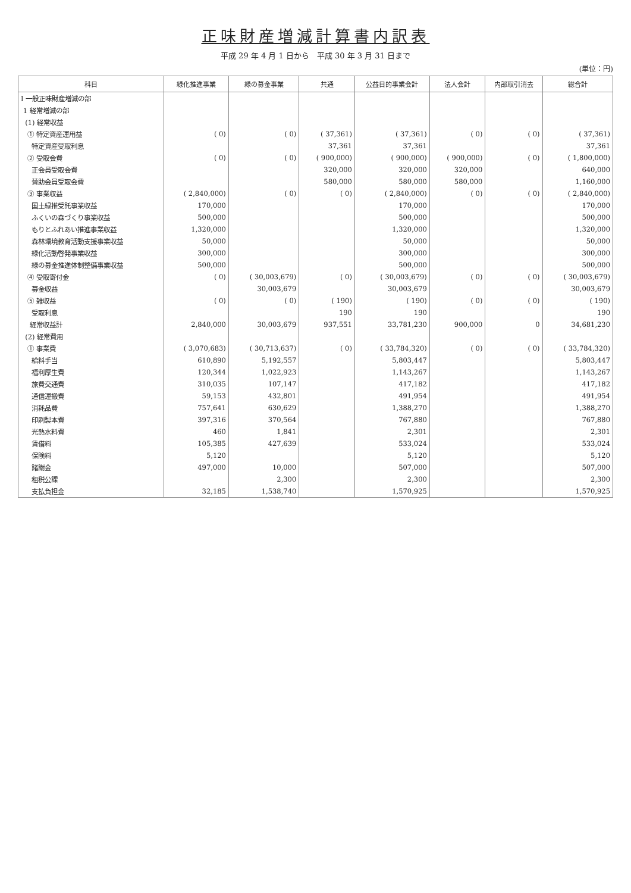正味財産増減計算書内訳表
平成 29 年 4 月 1 日から　平成 30 年 3 月 31 日まで
(単位：円)
| 科目 | 緑化推進事業 | 緑の募金事業 | 共通 | 公益目的事業会計 | 法人会計 | 内部取引消去 | 総合計 |
| --- | --- | --- | --- | --- | --- | --- | --- |
| Ⅰ 一般正味財産増減の部 | | | | | | | |
| 1 経常増減の部 | | | | | | | |
| (1) 経常収益 | | | | | | | |
| ① 特定資産運用益 | ( 0) | ( 0) | ( 37,361) | ( 37,361) | ( 0) | ( 0) | ( 37,361) |
| 特定資産受取利息 | | | 37,361 | 37,361 | | | 37,361 |
| ② 受取会費 | ( 0) | ( 0) | ( 900,000) | ( 900,000) | ( 900,000) | ( 0) | ( 1,800,000) |
| 正会員受取会費 | | | 320,000 | 320,000 | 320,000 | | 640,000 |
| 賛助会員受取会費 | | | 580,000 | 580,000 | 580,000 | | 1,160,000 |
| ③ 事業収益 | ( 2,840,000) | ( 0) | ( 0) | ( 2,840,000) | ( 0) | ( 0) | ( 2,840,000) |
| 国土緑推受託事業収益 | 170,000 | | | 170,000 | | | 170,000 |
| ふくいの森づくり事業収益 | 500,000 | | | 500,000 | | | 500,000 |
| もりとふれあい推進事業収益 | 1,320,000 | | | 1,320,000 | | | 1,320,000 |
| 森林環境教育活動支援事業収益 | 50,000 | | | 50,000 | | | 50,000 |
| 緑化活動啓発事業収益 | 300,000 | | | 300,000 | | | 300,000 |
| 緑の募金推進体制整備事業収益 | 500,000 | | | 500,000 | | | 500,000 |
| ④ 受取寄付金 | ( 0) | ( 30,003,679) | ( 0) | ( 30,003,679) | ( 0) | ( 0) | ( 30,003,679) |
| 募金収益 | | 30,003,679 | | 30,003,679 | | | 30,003,679 |
| ⑤ 雑収益 | ( 0) | ( 0) | ( 190) | ( 190) | ( 0) | ( 0) | ( 190) |
| 受取利息 | | | 190 | 190 | | | 190 |
| 経常収益計 | 2,840,000 | 30,003,679 | 937,551 | 33,781,230 | 900,000 | 0 | 34,681,230 |
| (2) 経常費用 | | | | | | | |
| ① 事業費 | ( 3,070,683) | ( 30,713,637) | ( 0) | ( 33,784,320) | ( 0) | ( 0) | ( 33,784,320) |
| 給料手当 | 610,890 | 5,192,557 | | 5,803,447 | | | 5,803,447 |
| 福利厚生費 | 120,344 | 1,022,923 | | 1,143,267 | | | 1,143,267 |
| 旅費交通費 | 310,035 | 107,147 | | 417,182 | | | 417,182 |
| 通信運搬費 | 59,153 | 432,801 | | 491,954 | | | 491,954 |
| 消耗品費 | 757,641 | 630,629 | | 1,388,270 | | | 1,388,270 |
| 印刷製本費 | 397,316 | 370,564 | | 767,880 | | | 767,880 |
| 光熱水料費 | 460 | 1,841 | | 2,301 | | | 2,301 |
| 賃借料 | 105,385 | 427,639 | | 533,024 | | | 533,024 |
| 保険料 | 5,120 | | | 5,120 | | | 5,120 |
| 諸謝金 | 497,000 | 10,000 | | 507,000 | | | 507,000 |
| 租税公課 | | 2,300 | | 2,300 | | | 2,300 |
| 支払負担金 | 32,185 | 1,538,740 | | 1,570,925 | | | 1,570,925 |